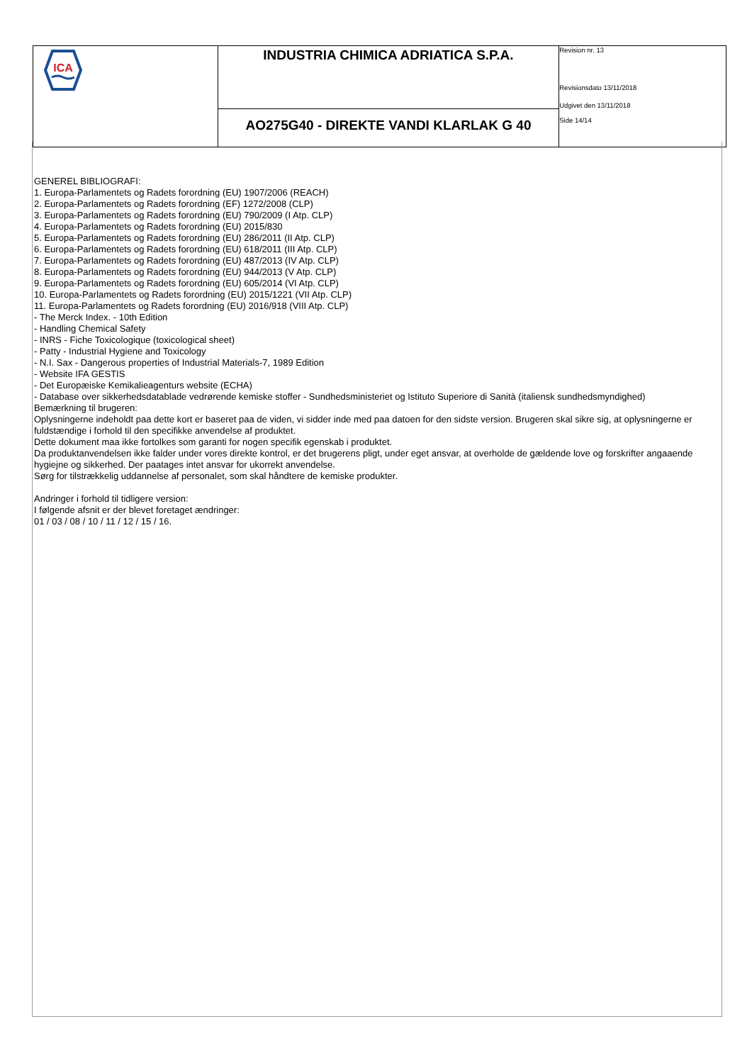| ICA | INDUSTRIA CHIMICA ADRIATICA S.P.A. | Revision nr. 13 Revisionsdato 13/11/2018 Udgivet den 13/11/2018 Side 14/14 |
| | AO275G40 - DIREKTE VANDI KLARLAK G 40 | |
GENEREL BIBLIOGRAFI:
1. Europa-Parlamentets og Radets forordning (EU) 1907/2006 (REACH)
2. Europa-Parlamentets og Radets forordning (EF) 1272/2008 (CLP)
3. Europa-Parlamentets og Radets forordning (EU) 790/2009 (I Atp. CLP)
4. Europa-Parlamentets og Radets forordning (EU) 2015/830
5. Europa-Parlamentets og Radets forordning (EU) 286/2011 (II Atp. CLP)
6. Europa-Parlamentets og Radets forordning (EU) 618/2011 (III Atp. CLP)
7. Europa-Parlamentets og Radets forordning (EU) 487/2013 (IV Atp. CLP)
8. Europa-Parlamentets og Radets forordning (EU) 944/2013 (V Atp. CLP)
9. Europa-Parlamentets og Radets forordning (EU) 605/2014 (VI Atp. CLP)
10. Europa-Parlamentets og Radets forordning (EU) 2015/1221 (VII Atp. CLP)
11. Europa-Parlamentets og Radets forordning (EU) 2016/918 (VIII Atp. CLP)
- The Merck Index. - 10th Edition
- Handling Chemical Safety
- INRS - Fiche Toxicologique (toxicological sheet)
- Patty - Industrial Hygiene and Toxicology
- N.I. Sax - Dangerous properties of Industrial Materials-7, 1989 Edition
- Website IFA GESTIS
- Det Europæiske Kemikalieagenturs website (ECHA)
- Database over sikkerhedsdatablade vedrørende kemiske stoffer - Sundhedsministeriet og Istituto Superiore di Sanità (italiensk sundhedsmyndighed)
Bemærkning til brugeren:
Oplysningerne indeholdt paa dette kort er baseret paa de viden, vi sidder inde med paa datoen for den sidste version. Brugeren skal sikre sig, at oplysningerne er fuldstændige i forhold til den specifikke anvendelse af produktet.
Dette dokument maa ikke fortolkes som garanti for nogen specifik egenskab i produktet.
Da produktanvendelsen ikke falder under vores direkte kontrol, er det brugerens pligt, under eget ansvar, at overholde de gældende love og forskrifter angaaende hygiejne og sikkerhed. Der paatages intet ansvar for ukorrekt anvendelse.
Sørg for tilstrækkelig uddannelse af personalet, som skal håndtere de kemiske produkter.
Andringer i forhold til tidligere version:
I følgende afsnit er der blevet foretaget ændringer:
01 / 03 / 08 / 10 / 11 / 12 / 15 / 16.